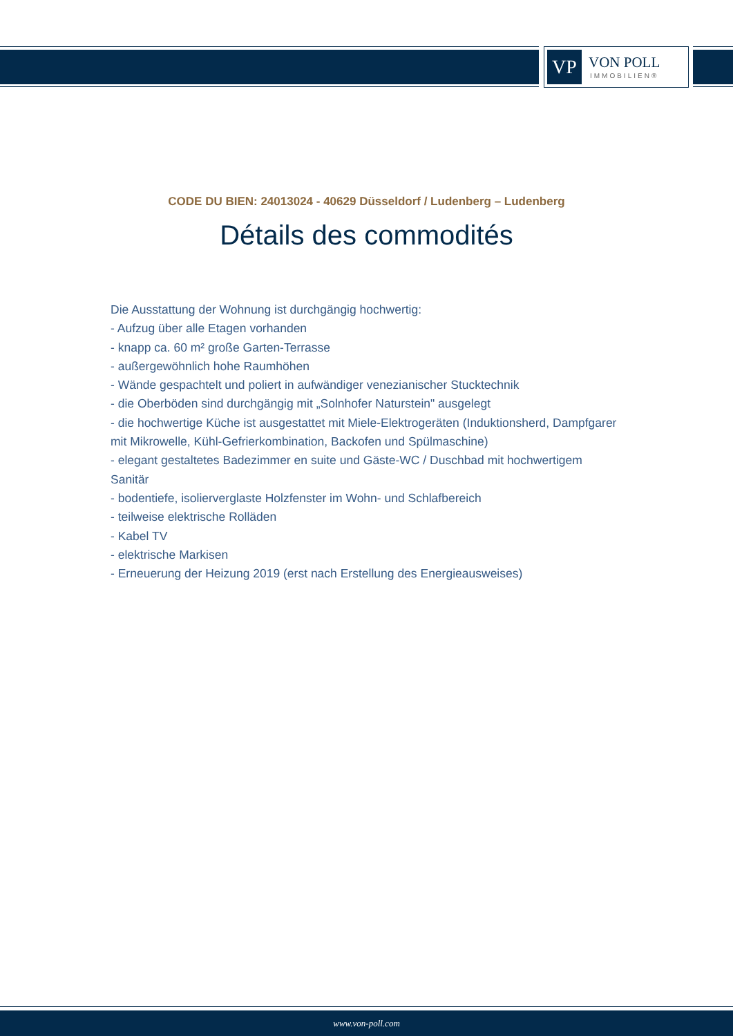VP
VON POLL
IMMOBILIEN®
CODE DU BIEN: 24013024 - 40629 Düsseldorf / Ludenberg – Ludenberg
Détails des commodités
Die Ausstattung der Wohnung ist durchgängig hochwertig:
- Aufzug über alle Etagen vorhanden
- knapp ca. 60 m² große Garten-Terrasse
- außergewöhnlich hohe Raumhöhen
- Wände gespachtelt und poliert in aufwändiger venezianischer Stucktechnik
- die Oberböden sind durchgängig mit „Solnhofer Naturstein" ausgelegt
- die hochwertige Küche ist ausgestattet mit Miele-Elektrogeräten (Induktionsherd, Dampfgarer mit Mikrowelle, Kühl-Gefrierkombination, Backofen und Spülmaschine)
- elegant gestaltetes Badezimmer en suite und Gäste-WC / Duschbad mit hochwertigem Sanitär
- bodentiefe, isolierverglaste Holzfenster im Wohn- und Schlafbereich
- teilweise elektrische Rolläden
- Kabel TV
- elektrische Markisen
- Erneuerung der Heizung 2019 (erst nach Erstellung des Energieausweises)
www.von-poll.com